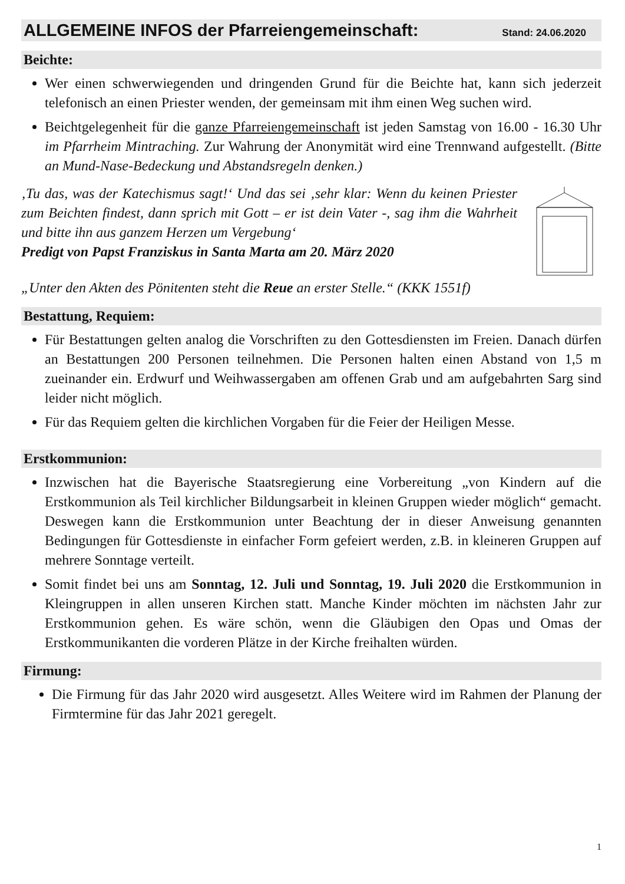ALLGEMEINE INFOS der Pfarreiengemeinschaft: Stand: 24.06.2020
Beichte:
Wer einen schwerwiegenden und dringenden Grund für die Beichte hat, kann sich jederzeit telefonisch an einen Priester wenden, der gemeinsam mit ihm einen Weg suchen wird.
Beichtgelegenheit für die ganze Pfarreiengemeinschaft ist jeden Samstag von 16.00 - 16.30 Uhr im Pfarrheim Mintraching. Zur Wahrung der Anonymität wird eine Trennwand aufgestellt. (Bitte an Mund-Nase-Bedeckung und Abstandsregeln denken.)
‚Tu das, was der Katechismus sagt!‘ Und das sei ‚sehr klar: Wenn du keinen Priester zum Beichten findest, dann sprich mit Gott – er ist dein Vater -, sag ihm die Wahrheit und bitte ihn aus ganzem Herzen um Vergebung‘
Predigt von Papst Franziskus in Santa Marta am 20. März 2020
„Unter den Akten des Pönitenten steht die Reue an erster Stelle.“ (KKK 1551f)
Bestattung, Requiem:
Für Bestattungen gelten analog die Vorschriften zu den Gottesdiensten im Freien. Danach dürfen an Bestattungen 200 Personen teilnehmen. Die Personen halten einen Abstand von 1,5 m zueinander ein. Erdwurf und Weihwassergaben am offenen Grab und am aufgebahrten Sarg sind leider nicht möglich.
Für das Requiem gelten die kirchlichen Vorgaben für die Feier der Heiligen Messe.
Erstkommunion:
Inzwischen hat die Bayerische Staatsregierung eine Vorbereitung „von Kindern auf die Erstkommunion als Teil kirchlicher Bildungsarbeit in kleinen Gruppen wieder möglich“ gemacht. Deswegen kann die Erstkommunion unter Beachtung der in dieser Anweisung genannten Bedingungen für Gottesdienste in einfacher Form gefeiert werden, z.B. in kleineren Gruppen auf mehrere Sonntage verteilt.
Somit findet bei uns am Sonntag, 12. Juli und Sonntag, 19. Juli 2020 die Erstkommunion in Kleingruppen in allen unseren Kirchen statt. Manche Kinder möchten im nächsten Jahr zur Erstkommunion gehen. Es wäre schön, wenn die Gläubigen den Opas und Omas der Erstkommunikanten die vorderen Plätze in der Kirche freihalten würden.
Firmung:
Die Firmung für das Jahr 2020 wird ausgesetzt. Alles Weitere wird im Rahmen der Planung der Firmtermine für das Jahr 2021 geregelt.
1